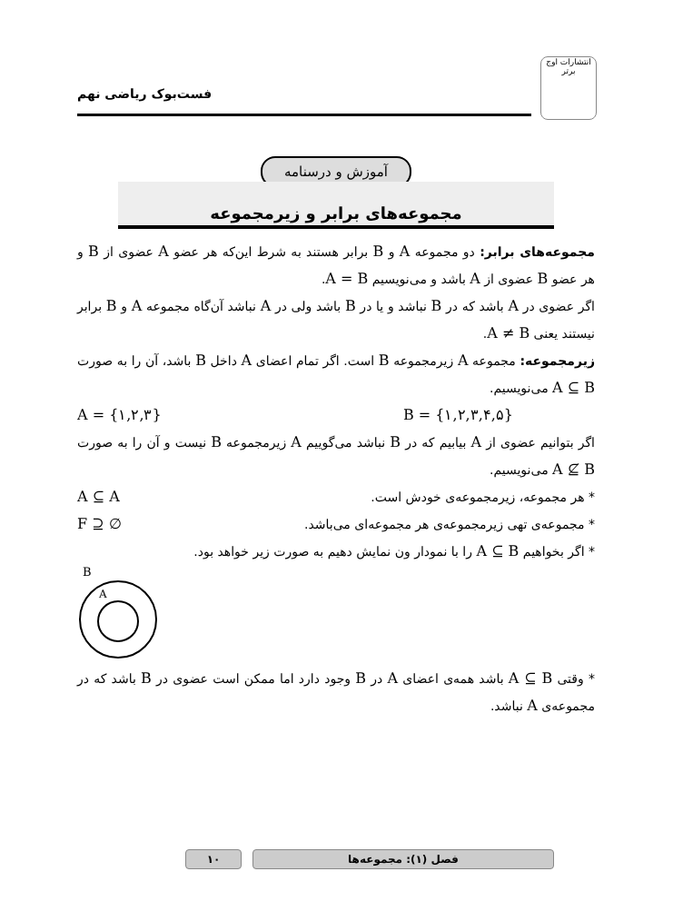انتشارات اوج برتر
فست‌بوک ریاضی نهم
آموزش و درسنامه
مجموعه‌های برابر و زیرمجموعه
مجموعه‌های برابر: دو مجموعه A و B برابر هستند به شرط این‌که هر عضو A عضوی از B و هر عضو B عضوی از A باشد و می‌نویسیم A = B.
اگر عضوی در A باشد که در B نباشد و یا در B باشد ولی در A نباشد آن‌گاه مجموعه A و B برابر نیستند یعنی A ≠ B.
زیرمجموعه: مجموعه A زیرمجموعه B است. اگر تمام اعضای A داخل B باشد، آن را به صورت A ⊆ B می‌نویسیم.
A = {۱,۲,۳} B = {۱,۲,۳,۴,۵}
اگر بتوانیم عضوی از A بیابیم که در B نباشد می‌گوییم A زیرمجموعه B نیست و آن را به صورت A ⊈ B می‌نویسیم.
* هر مجموعه، زیرمجموعه‌ی خودش است. A ⊆ A
* مجموعه‌ی تهی زیرمجموعه‌ی هر مجموعه‌ای می‌باشد. ∅ ⊆ F
* اگر بخواهیم A ⊆ B را با نمودار ون نمایش دهیم به صورت زیر خواهد بود.
B
A
* وقتی A ⊆ B باشد همه‌ی اعضای A در B وجود دارد اما ممکن است عضوی در B باشد که در مجموعه‌ی A نباشد.
فصل (۱): مجموعه‌ها ۱۰